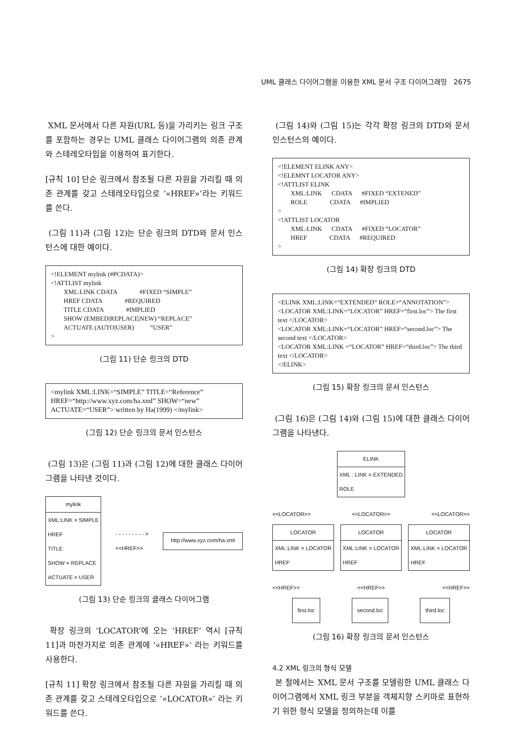UML 클래스 다이어그램을 이용한 XML 문서 구조 다이어그래밍 2675
XML 문서에서 다른 자원(URL 등)을 가리키는 링크 구조를 포함하는 경우는 UML 클래스 다이어그램의 의존 관계와 스테레오타입을 이용하여 표기한다.
[규칙 10] 단순 링크에서 참조될 다른 자원을 가리킬 때 의존 관계를 갖고 스테레오타입으로 ‘«HREF»’라는 키워드를 쓴다.
(그림 11)과 (그림 12)는 단순 링크의 DTD와 문서 인스턴스에 대한 예이다.
<!ELEMENT mylink (#PCDATA)>
<!ATTLIST mylink
  XML:LINK CDATA     #FIXED “SIMPLE”
  HREF CDATA     #REQUIRED
  TITLE CDATA     #IMPLIED
  SHOW (EMBED|REPLACE|NEW) “REPLACE”
  ACTUATE (AUTO|USER)    “USER”
>
(그림 11) 단순 링크의 DTD
<mylink XML:LINK=“SIMPLE” TITLE=“Reference”
HREF=“http://www.xyz.com/ha.xml” SHOW=“new”
ACTUATE=“USER”> written by Ha(1999) </mylink>
(그림 12) 단순 링크의 문서 인스턴스
(그림 13)은 (그림 11)과 (그림 12)에 대한 클래스 다이어그램을 나타낸 것이다.
mylink
XML:LINK = SIMPLE
HREF
TITLE
SHOW = REPLACE
ACTUATE = USER
- - - - - - - - - >
<<HREF>>
http://www.xyz.com/ha.xml
(그림 13) 단순 링크의 클래스 다이어그램
확장 링크의 ‘LOCATOR’에 오는 ‘HREF’ 역시 [규칙 11]과 마찬가지로 의존 관계에 ‘«HREF»’ 라는 키워드를 사용한다.
[규칙 11] 확장 링크에서 참조될 다른 자원을 가리킬 때 의존 관계를 갖고 스테레오타입으로 ‘«LOCATOR»’ 라는 키워드를 쓴다.
(그림 14)와 (그림 15)는 각각 확장 링크의 DTD와 문서 인스턴스의 예이다.
<!ELEMENT ELINK ANY>
<!ELEMNT LOCATOR ANY>
<!ATTLIST ELINK
  XML:LINK   CDATA   #FIXED “EXTENED”
  ROLE     CDATA   #IMPLIED
>
<!ATTLIST LOCATOR
  XML:LINK   CDATA   #FIXED “LOCATOR”
  HREF     CDATA   #REQUIRED
>
(그림 14) 확장 링크의 DTD
<ELINK XML:LINK=“EXTENDED” ROLE=“ANNOTATION”>
<LOCATOR XML:LINK=“LOCATOR” HREF=“first.loc”> The first text </LOCATOR>
<LOCATOR XML:LINK=“LOCATOR” HREF=“second.loc”> The second text </LOCATOR>
<LOCATOR XML:LINK =“LOCATOR” HREF=“third.loc”> The third text </LOCATOR>
</ELINK>
(그림 15) 확장 링크의 문서 인스턴스
(그림 16)은 (그림 14)와 (그림 15)에 대한 클래스 다이어그램을 나타낸다.
ELINK
XML : LINK = EXTENDED
ROLE
<<LOCATOR>> <<LOCATOR>> <<LOCATOR>>
LOCATOR
XML:LINK = LOCATOR
HREF
LOCATOR
XML:LINK = LOCATOR
HREF
LOCATOR
XML:LINK = LOCATOR
HREF
<<HREF>> <<HREF>> <<HREF>>
first.loc second.loc third.loc
(그림 16) 확장 링크의 문서 인스턴스
4.2 XML 링크의 형식 모델
본 절에서는 XML 문서 구조를 모델링한 UML 클래스 다이어그램에서 XML 링크 부분을 객체지향 스키마로 표현하기 위한 형식 모델을 정의하는데 이를